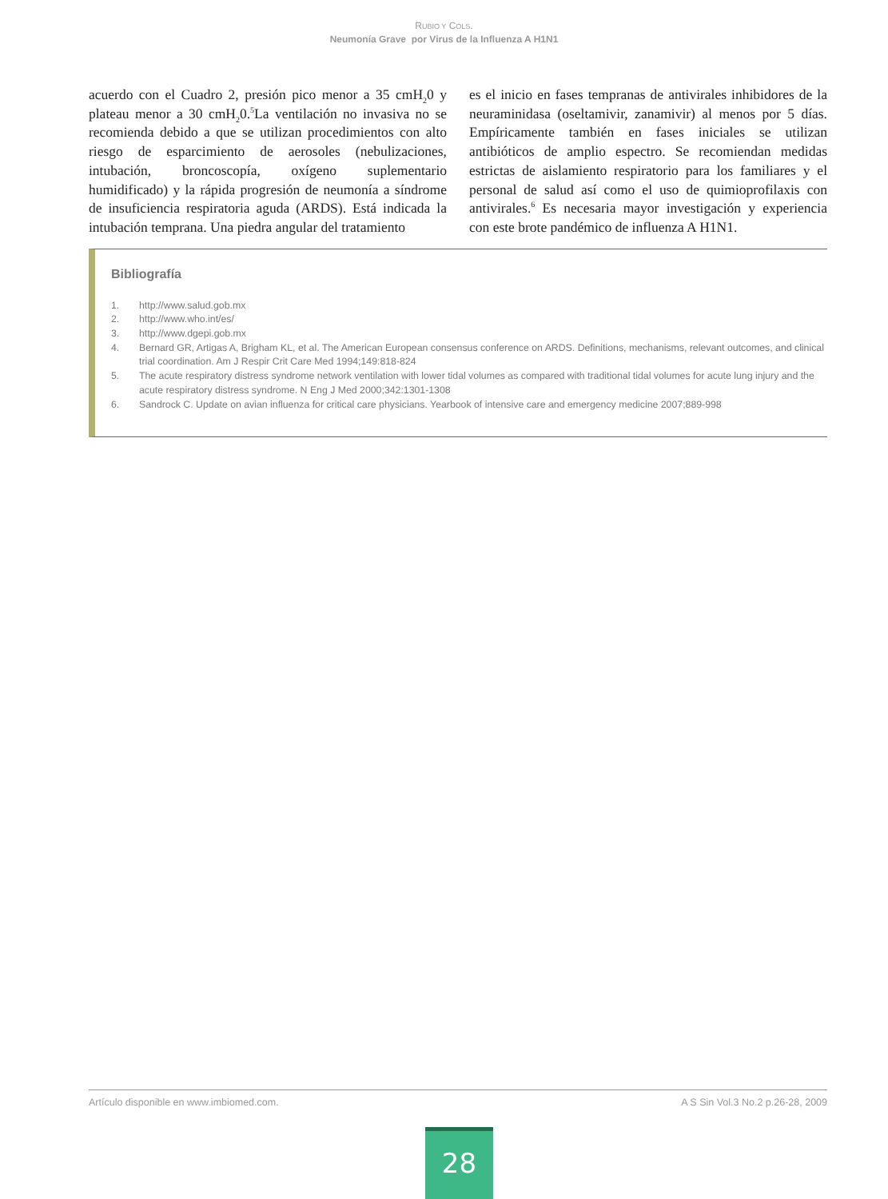RUBIO Y COLS.
Neumonía Grave por Virus de la Influenza A H1N1
acuerdo con el Cuadro 2, presión pico menor a 35 cmH<sub>2</sub>0 y plateau menor a 30 cmH<sub>2</sub>0.<sup>5</sup>La ventilación no invasiva no se recomienda debido a que se utilizan procedimientos con alto riesgo de esparcimiento de aerosoles (nebulizaciones, intubación, broncoscopía, oxígeno suplementario humidificado) y la rápida progresión de neumonía a síndrome de insuficiencia respiratoria aguda (ARDS). Está indicada la intubación temprana. Una piedra angular del tratamiento
es el inicio en fases tempranas de antivirales inhibidores de la neuraminidasa (oseltamivir, zanamivir) al menos por 5 días. Empíricamente también en fases iniciales se utilizan antibióticos de amplio espectro. Se recomiendan medidas estrictas de aislamiento respiratorio para los familiares y el personal de salud así como el uso de quimioprofilaxis con antivirales.<sup>6</sup> Es necesaria mayor investigación y experiencia con este brote pandémico de influenza A H1N1.
Bibliografía
1. http://www.salud.gob.mx
2. http://www.who.int/es/
3. http://www.dgepi.gob.mx
4. Bernard GR, Artigas A, Brigham KL, et al. The American European consensus conference on ARDS. Definitions, mechanisms, relevant outcomes, and clinical trial coordination. Am J Respir Crit Care Med 1994;149:818-824
5. The acute respiratory distress syndrome network ventilation with lower tidal volumes as compared with traditional tidal volumes for acute lung injury and the acute respiratory distress syndrome. N Eng J Med 2000;342:1301-1308
6. Sandrock C. Update on avian influenza for critical care physicians. Yearbook of intensive care and emergency medicine 2007;889-998
Artículo disponible en www.imbiomed.com. A S Sin Vol.3 No.2 p.26-28, 2009
28